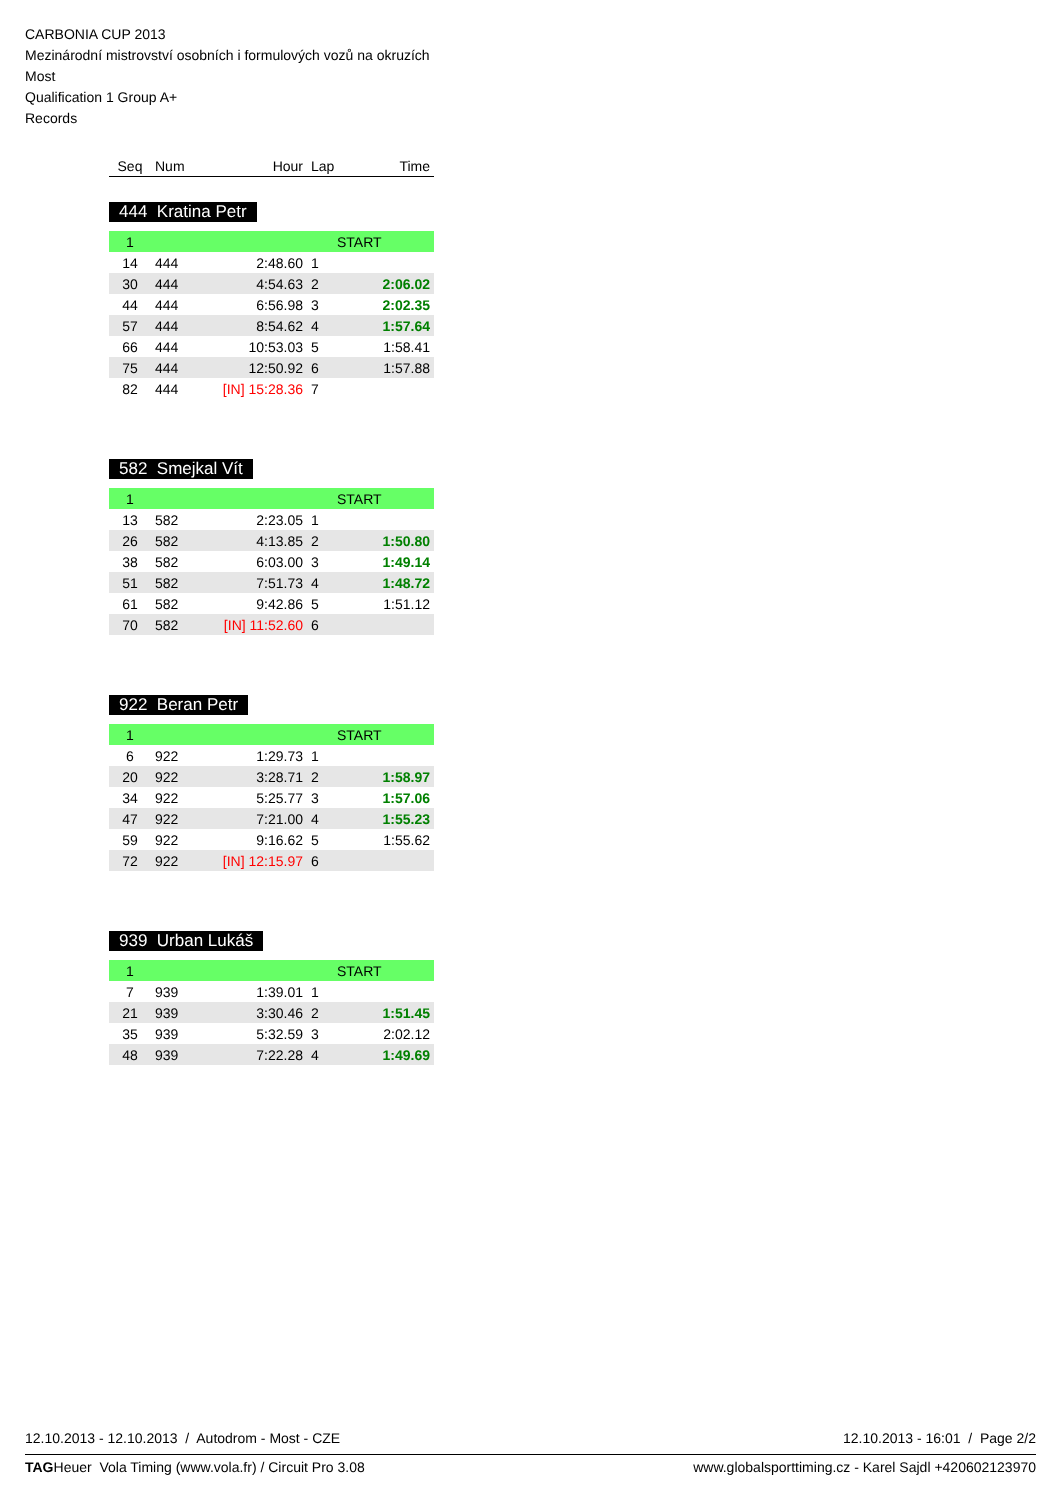CARBONIA CUP 2013
Mezinárodní mistrovství osobních i formulových vozů na okruzích
Most
Qualification 1 Group A+
Records
| Seq | Num | Hour | Lap | Time |
| --- | --- | --- | --- | --- |
444 Kratina Petr
| 1 | | | START | |
| 14 | 444 | 2:48.60 | 1 | |
| 30 | 444 | 4:54.63 | 2 | 2:06.02 |
| 44 | 444 | 6:56.98 | 3 | 2:02.35 |
| 57 | 444 | 8:54.62 | 4 | 1:57.64 |
| 66 | 444 | 10:53.03 | 5 | 1:58.41 |
| 75 | 444 | 12:50.92 | 6 | 1:57.88 |
| 82 | 444 | [IN] 15:28.36 | 7 | |
582 Smejkal Vít
| 1 | | | START | |
| 13 | 582 | 2:23.05 | 1 | |
| 26 | 582 | 4:13.85 | 2 | 1:50.80 |
| 38 | 582 | 6:03.00 | 3 | 1:49.14 |
| 51 | 582 | 7:51.73 | 4 | 1:48.72 |
| 61 | 582 | 9:42.86 | 5 | 1:51.12 |
| 70 | 582 | [IN] 11:52.60 | 6 | |
922 Beran Petr
| 1 | | | START | |
| 6 | 922 | 1:29.73 | 1 | |
| 20 | 922 | 3:28.71 | 2 | 1:58.97 |
| 34 | 922 | 5:25.77 | 3 | 1:57.06 |
| 47 | 922 | 7:21.00 | 4 | 1:55.23 |
| 59 | 922 | 9:16.62 | 5 | 1:55.62 |
| 72 | 922 | [IN] 12:15.97 | 6 | |
939 Urban Lukáš
| 1 | | | START | |
| 7 | 939 | 1:39.01 | 1 | |
| 21 | 939 | 3:30.46 | 2 | 1:51.45 |
| 35 | 939 | 5:32.59 | 3 | 2:02.12 |
| 48 | 939 | 7:22.28 | 4 | 1:49.69 |
12.10.2013 - 12.10.2013 / Autodrom - Most - CZE 12.10.2013 - 16:01 / Page 2/2
TAGHeuer Vola Timing (www.vola.fr) / Circuit Pro 3.08 www.globalsporttiming.cz - Karel Sajdl +420602123970